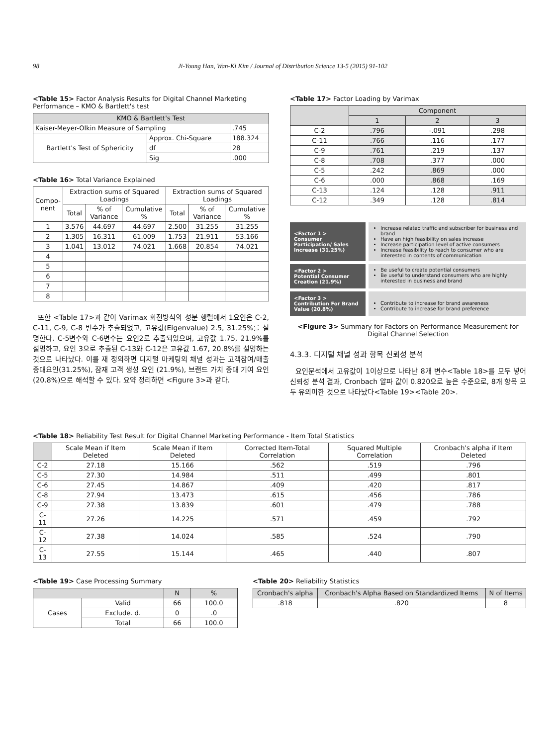98 Ji-Young Han, Wan-Ki Kim / Journal of Distribution Science 13-5 (2015) 91-102
<Table 15> Factor Analysis Results for Digital Channel Marketing Performance – KMO & Bartlett's test
| KMO & Bartlett's Test | | |
| --- | --- | --- |
| Kaiser-Meyer-Olkin Measure of Sampling | | .745 |
| Bartlett's Test of Sphericity | Approx. Chi-Square | 188.324 |
| | df | 28 |
| | Sig | .000 |
<Table 16> Total Variance Explained
| Compo- nent | Extraction sums of Squared Loadings | | | Extraction sums of Squared Loadings | | |
| --- | --- | --- | --- | --- | --- | --- |
| | Total | % of Variance | Cumulative % | Total | % of Variance | Cumulative % |
| 1 | 3.576 | 44.697 | 44.697 | 2.500 | 31.255 | 31.255 |
| 2 | 1.305 | 16.311 | 61.009 | 1.753 | 21.911 | 53.166 |
| 3 | 1.041 | 13.012 | 74.021 | 1.668 | 20.854 | 74.021 |
| 4 | | | | | | |
| 5 | | | | | | |
| 6 | | | | | | |
| 7 | | | | | | |
| 8 | | | | | | |
또한 <Table 17>과 같이 Varimax 회전방식의 성분 행렬에서 1요인은 C-2, C-11, C-9, C-8 변수가 추출되었고, 고유값(Eigenvalue) 2.5, 31.25%를 설명한다. C-5변수와 C-6변수는 요인2로 추출되었으며, 고유값 1.75, 21.9%를 설명하고, 요인 3으로 추출된 C-13와 C-12은 고유값 1.67, 20.8%를 설명하는 것으로 나타났다. 이를 재 정의하면 디지털 마케팅의 채널 성과는 고객참여/매출 증대요인(31.25%), 잠재 고객 생성 요인 (21.9%), 브랜드 가치 증대 기여 요인(20.8%)으로 해석할 수 있다. 요약 정리하면 <Figure 3>과 같다.
<Table 17> Factor Loading by Varimax
| | Component | | |
| --- | --- | --- | --- |
| | 1 | 2 | 3 |
| C-2 | .796 | -.091 | .298 |
| C-11 | .766 | .116 | .177 |
| C-9 | .761 | .219 | .137 |
| C-8 | .708 | .377 | .000 |
| C-5 | .242 | .869 | .000 |
| C-6 | .000 | .868 | .169 |
| C-13 | .124 | .128 | .911 |
| C-12 | .349 | .128 | .814 |
<Factor 1 >
Consumer Participation/ Sales Increase (31.25%)
Increase related traffic and subscriber for business and brand
Have an high feasibility on sales increase
Increase participation level of active consumers
Increase feasibility to reach to consumer who are interested in contents of communication
<Factor 2 >
Potential Consumer Creation (21.9%)
Be useful to create potential consumers
Be useful to understand consumers who are highly interested in business and brand
<Factor 3 >
Contribution For Brand Value (20.8%)
Contribute to increase for brand awareness
Contribute to increase for brand preference
<Figure 3> Summary for Factors on Performance Measurement for Digital Channel Selection
4.3.3. 디지털 채널 성과 항목 신뢰성 분석
요인분석에서 고유값이 1이상으로 나타난 8개 변수<Table 18>를 모두 넣어 신뢰성 분석 결과, Cronbach 알파 값이 0.820으로 높은 수준으로, 8개 항목 모두 유의미한 것으로 나타났다<Table 19><Table 20>.
<Table 18> Reliability Test Result for Digital Channel Marketing Performance - Item Total Statistics
| | Scale Mean if Item Deleted | Scale Mean if Item Deleted | Corrected Item-Total Correlation | Squared Multiple Correlation | Cronbach's alpha if Item Deleted |
| --- | --- | --- | --- | --- | --- |
| C-2 | 27.18 | 15.166 | .562 | .519 | .796 |
| C-5 | 27.30 | 14.984 | .511 | .499 | .801 |
| C-6 | 27.45 | 14.867 | .409 | .420 | .817 |
| C-8 | 27.94 | 13.473 | .615 | .456 | .786 |
| C-9 | 27.38 | 13.839 | .601 | .479 | .788 |
| C-11 | 27.26 | 14.225 | .571 | .459 | .792 |
| C-12 | 27.38 | 14.024 | .585 | .524 | .790 |
| C-13 | 27.55 | 15.144 | .465 | .440 | .807 |
<Table 19> Case Processing Summary
| | | N | % |
| --- | --- | --- | --- |
| Cases | Valid | 66 | 100.0 |
| | Exclude. d. | 0 | .0 |
| | Total | 66 | 100.0 |
<Table 20> Reliability Statistics
| Cronbach's alpha | Cronbach's Alpha Based on Standardized Items | N of Items |
| --- | --- | --- |
| .818 | .820 | 8 |